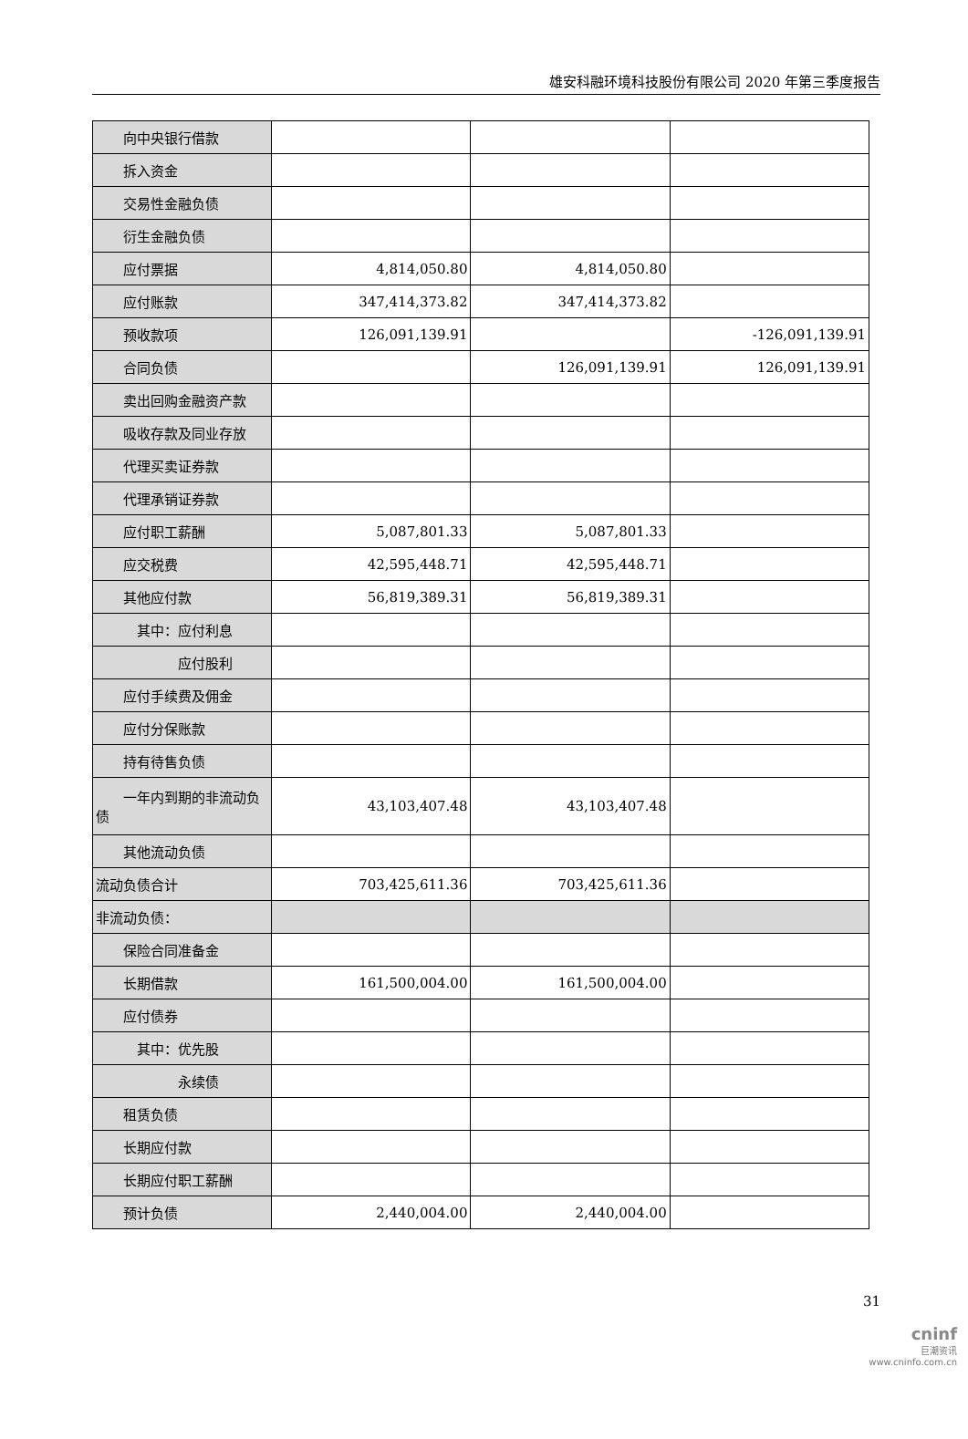雄安科融环境科技股份有限公司 2020 年第三季度报告
| 向中央银行借款 | | | |
| 拆入资金 | | | |
| 交易性金融负债 | | | |
| 衍生金融负债 | | | |
| 应付票据 | 4,814,050.80 | 4,814,050.80 | |
| 应付账款 | 347,414,373.82 | 347,414,373.82 | |
| 预收款项 | 126,091,139.91 | | -126,091,139.91 |
| 合同负债 | | 126,091,139.91 | 126,091,139.91 |
| 卖出回购金融资产款 | | | |
| 吸收存款及同业存放 | | | |
| 代理买卖证券款 | | | |
| 代理承销证券款 | | | |
| 应付职工薪酬 | 5,087,801.33 | 5,087,801.33 | |
| 应交税费 | 42,595,448.71 | 42,595,448.71 | |
| 其他应付款 | 56,819,389.31 | 56,819,389.31 | |
| 其中：应付利息 | | | |
| 应付股利 | | | |
| 应付手续费及佣金 | | | |
| 应付分保账款 | | | |
| 持有待售负债 | | | |
| 一年内到期的非流动负债 | 43,103,407.48 | 43,103,407.48 | |
| 其他流动负债 | | | |
| 流动负债合计 | 703,425,611.36 | 703,425,611.36 | |
| 非流动负债： | | | |
| 保险合同准备金 | | | |
| 长期借款 | 161,500,004.00 | 161,500,004.00 | |
| 应付债券 | | | |
| 其中：优先股 | | | |
| 永续债 | | | |
| 租赁负债 | | | |
| 长期应付款 | | | |
| 长期应付职工薪酬 | | | |
| 预计负债 | 2,440,004.00 | 2,440,004.00 | |
31
cninf
巨潮资讯
www.cninfo.com.cn